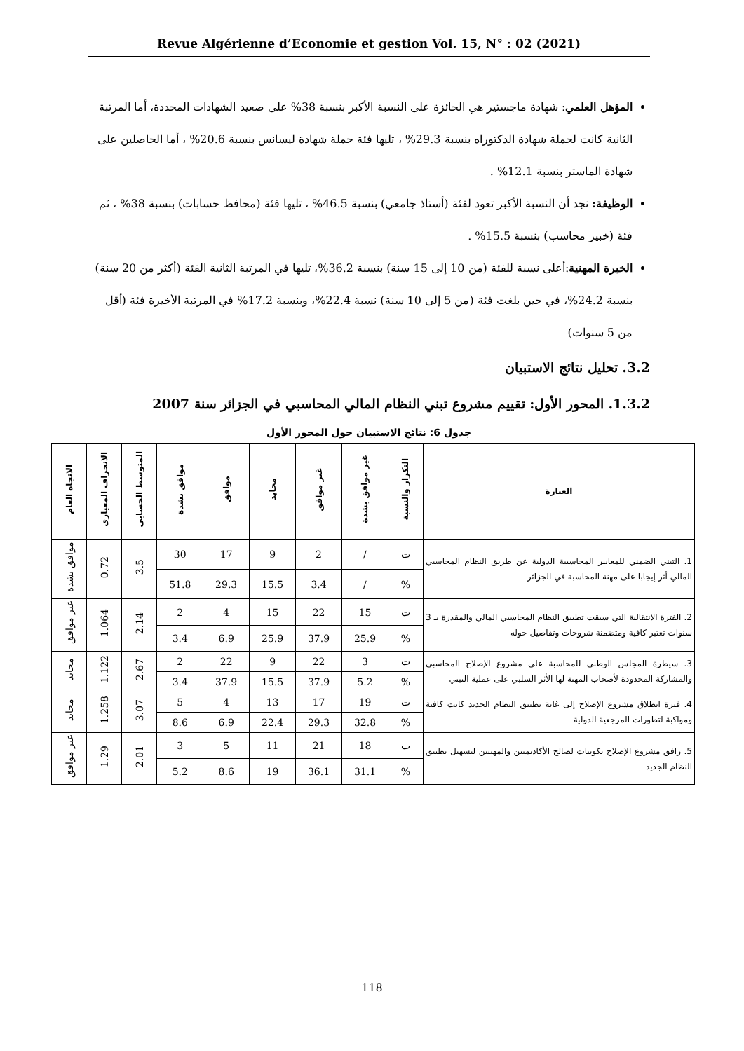Revue Algérienne d’Economie et gestion Vol. 15, N° : 02 (2021)
المؤهل العلمي: شهادة ماجستير هي الحائزة على النسبة الأكبر بنسبة 38% على صعيد الشهادات المحددة، أما المرتبة الثانية كانت لحملة شهادة الدكتوراه بنسبة 29.3% ، تليها فئة حملة شهادة ليسانس بنسبة 20.6% ، أما الحاصلين على شهادة الماستر بنسبة 12.1% .
الوظيفة: نجد أن النسبة الأكبر تعود لفئة (أستاذ جامعي) بنسبة 46.5% ، تليها فئة (محافظ حسابات) بنسبة 38% ، ثم فئة (خبير محاسب) بنسبة 15.5% .
الخبرة المهنية:أعلى نسبة للفئة (من 10 إلى 15 سنة) بنسبة 36.2%، تليها في المرتبة الثانية الفئة (أكثر من 20 سنة) بنسبة 24.2%، في حين بلغت فئة (من 5 إلى 10 سنة) نسبة 22.4%، وبنسبة 17.2% في المرتبة الأخيرة فئة (أقل من 5 سنوات)
3.2. تحليل نتائج الاستبيان
1.3.2. المحور الأول: تقييم مشروع تبني النظام المالي المحاسبي في الجزائر سنة 2007
جدول 6: نتائج الاستبيان حول المحور الأول
| العبارة | التكرار والنسبة | غير موافق بشدة | غير موافق | محايد | موافق | موافق بشدة | المتوسط الحسابي | الانحراف المعياري | الاتجاه العام |
| --- | --- | --- | --- | --- | --- | --- | --- | --- | --- |
| 1. التبني الضمني للمعايير المحاسبية الدولية عن طريق النظام المحاسبي المالي أثر إيجابا على مهنة المحاسبة في الجزائر | ت | / | 2 | 9 | 17 | 30 | 3.5 | 0.72 | موافق بشدة |
| | % | / | 3.4 | 15.5 | 29.3 | 51.8 | | | |
| 2. الفترة الانتقالية التي سبقت تطبيق النظام المحاسبي المالي والمقدرة بـ 3 سنوات تعتبر كافية ومتضمنة شروحات وتفاصيل حوله | ت | 15 | 22 | 15 | 4 | 2 | 2.14 | 1.064 | غير موافق |
| | % | 25.9 | 37.9 | 25.9 | 6.9 | 3.4 | | | |
| 3. سيطرة المجلس الوطني للمحاسبة على مشروع الإصلاح المحاسبي والمشاركة المحدودة لأصحاب المهنة لها الأثر السلبي على عملية التبني | ت | 3 | 22 | 9 | 22 | 2 | 2.67 | 1.122 | محايد |
| | % | 5.2 | 37.9 | 15.5 | 37.9 | 3.4 | | | |
| 4. فترة انطلاق مشروع الإصلاح إلى غاية تطبيق النظام الجديد كانت كافية ومواكبة لتطورات المرجعية الدولية | ت | 19 | 17 | 13 | 4 | 5 | 3.07 | 1.258 | محايد |
| | % | 32.8 | 29.3 | 22.4 | 6.9 | 8.6 | | | |
| 5. رافق مشروع الإصلاح تكوينات لصالح الأكاديميين والمهنيين لتسهيل تطبيق النظام الجديد | ت | 18 | 21 | 11 | 5 | 3 | 2.01 | 1.29 | غير موافق |
| | % | 31.1 | 36.1 | 19 | 8.6 | 5.2 | | | |
118